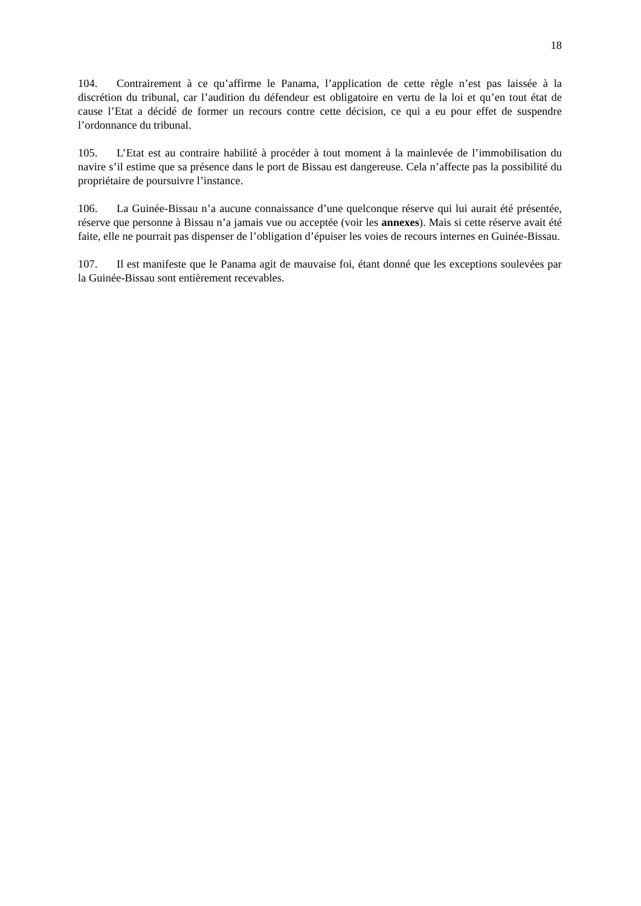18
104. Contrairement à ce qu’affirme le Panama, l’application de cette règle n’est pas laissée à la discrétion du tribunal, car l’audition du défendeur est obligatoire en vertu de la loi et qu’en tout état de cause l’Etat a décidé de former un recours contre cette décision, ce qui a eu pour effet de suspendre l’ordonnance du tribunal.
105. L’Etat est au contraire habilité à procéder à tout moment à la mainlevée de l’immobilisation du navire s’il estime que sa présence dans le port de Bissau est dangereuse. Cela n’affecte pas la possibilité du propriétaire de poursuivre l’instance.
106. La Guinée-Bissau n’a aucune connaissance d’une quelconque réserve qui lui aurait été présentée, réserve que personne à Bissau n’a jamais vue ou acceptée (voir les annexes). Mais si cette réserve avait été faite, elle ne pourrait pas dispenser de l’obligation d’épuiser les voies de recours internes en Guinée-Bissau.
107. Il est manifeste que le Panama agit de mauvaise foi, étant donné que les exceptions soulevées par la Guinée-Bissau sont entièrement recevables.